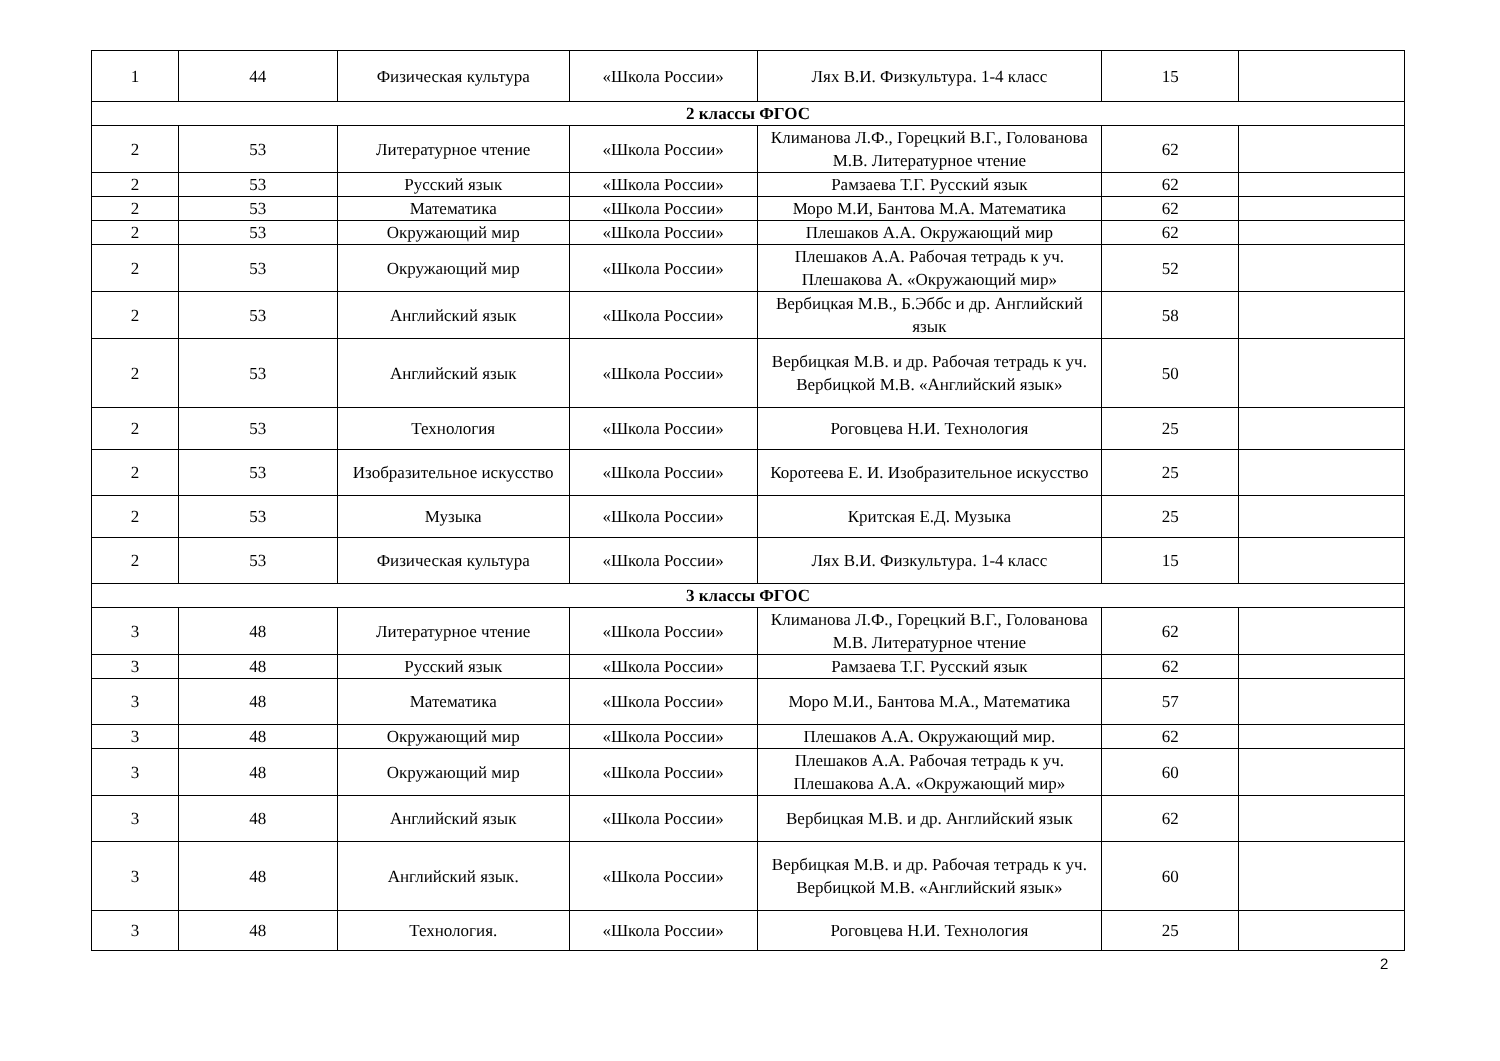| 1 | 44 | Физическая культура | «Школа России» | Лях В.И. Физкультура. 1-4 класс | 15 | |
| 2 классы ФГОС | | | | | | |
| 2 | 53 | Литературное чтение | «Школа России» | Климанова Л.Ф., Горецкий В.Г., Голованова М.В. Литературное чтение | 62 | |
| 2 | 53 | Русский язык | «Школа России» | Рамзаева Т.Г. Русский язык | 62 | |
| 2 | 53 | Математика | «Школа России» | Моро М.И, Бантова М.А. Математика | 62 | |
| 2 | 53 | Окружающий мир | «Школа России» | Плешаков А.А. Окружающий мир | 62 | |
| 2 | 53 | Окружающий мир | «Школа России» | Плешаков А.А. Рабочая тетрадь к уч. Плешакова А. «Окружающий мир» | 52 | |
| 2 | 53 | Английский язык | «Школа России» | Вербицкая М.В., Б.Эббс и др. Английский язык | 58 | |
| 2 | 53 | Английский язык | «Школа России» | Вербицкая М.В. и др. Рабочая тетрадь к уч. Вербицкой М.В. «Английский язык» | 50 | |
| 2 | 53 | Технология | «Школа России» | Роговцева Н.И. Технология | 25 | |
| 2 | 53 | Изобразительное искусство | «Школа России» | Коротеева Е. И. Изобразительное искусство | 25 | |
| 2 | 53 | Музыка | «Школа России» | Критская Е.Д. Музыка | 25 | |
| 2 | 53 | Физическая культура | «Школа России» | Лях В.И. Физкультура. 1-4 класс | 15 | |
| 3 классы ФГОС | | | | | | |
| 3 | 48 | Литературное чтение | «Школа России» | Климанова Л.Ф., Горецкий В.Г., Голованова М.В. Литературное чтение | 62 | |
| 3 | 48 | Русский язык | «Школа России» | Рамзаева Т.Г. Русский язык | 62 | |
| 3 | 48 | Математика | «Школа России» | Моро М.И., Бантова М.А., Математика | 57 | |
| 3 | 48 | Окружающий мир | «Школа России» | Плешаков А.А. Окружающий мир. | 62 | |
| 3 | 48 | Окружающий мир | «Школа России» | Плешаков А.А. Рабочая тетрадь к уч. Плешакова А.А. «Окружающий мир» | 60 | |
| 3 | 48 | Английский язык | «Школа России» | Вербицкая М.В. и др. Английский язык | 62 | |
| 3 | 48 | Английский язык. | «Школа России» | Вербицкая М.В. и др. Рабочая тетрадь к уч. Вербицкой М.В. «Английский язык» | 60 | |
| 3 | 48 | Технология. | «Школа России» | Роговцева Н.И. Технология | 25 | |
2